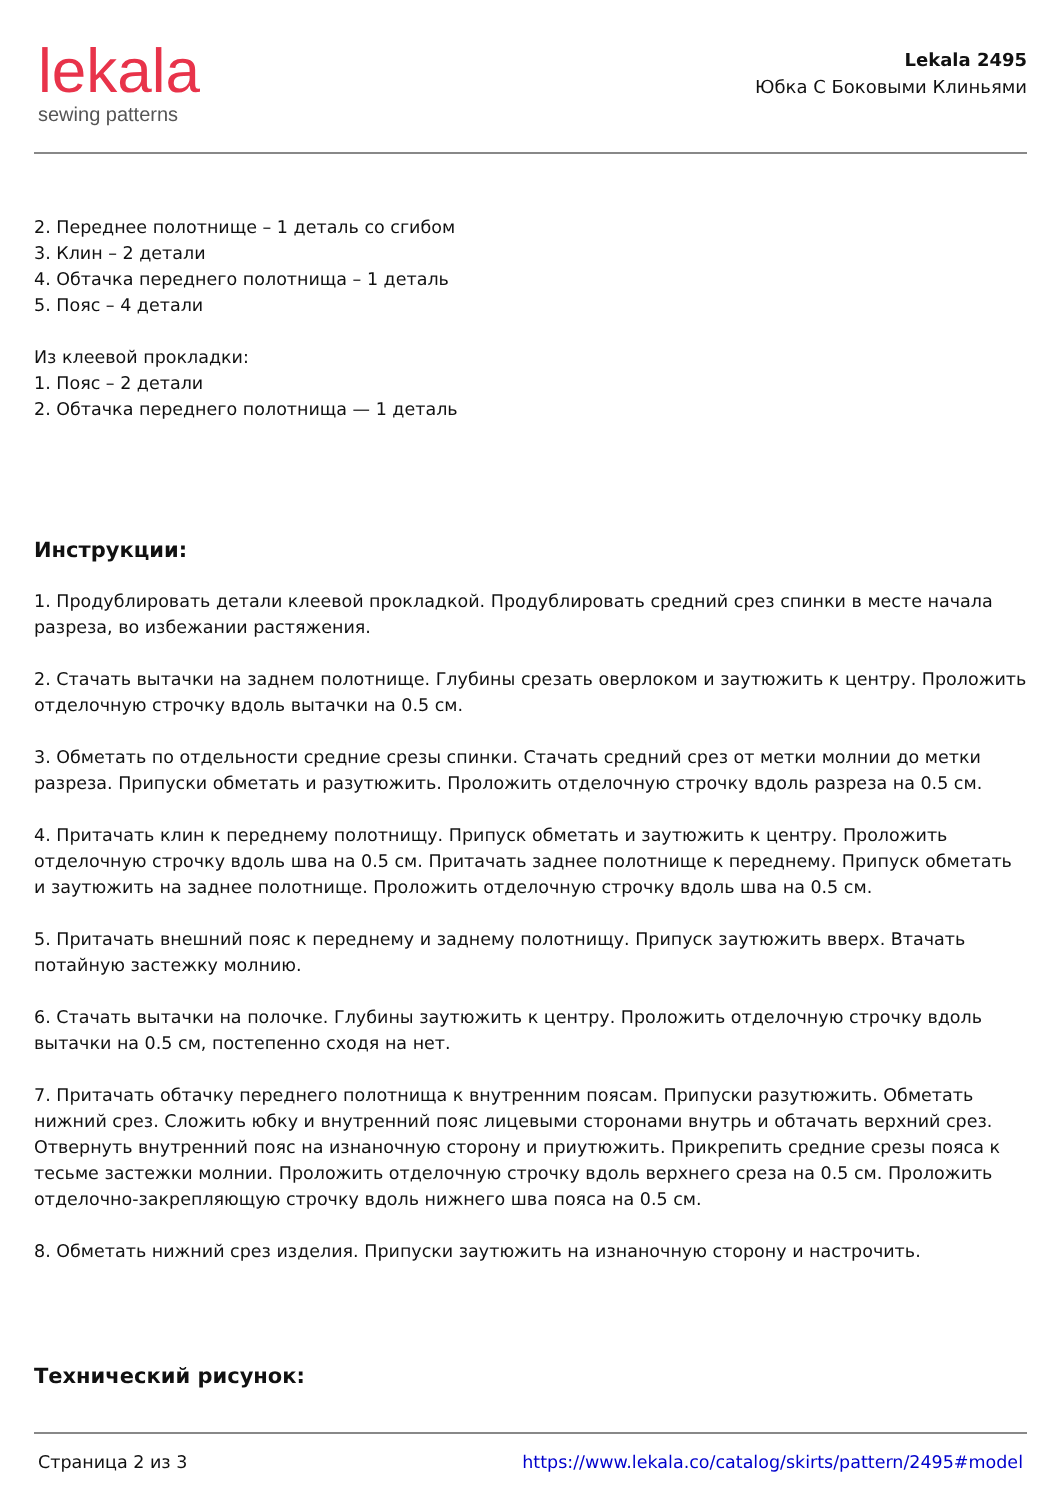lekala
sewing patterns
Lekala 2495
Юбка С Боковыми Клиньями
2. Переднее полотнище – 1 деталь со сгибом
3. Клин – 2 детали
4. Обтачка переднего полотнища – 1 деталь
5. Пояс – 4 детали
Из клеевой прокладки:
1. Пояс – 2 детали
2. Обтачка переднего полотнища — 1 деталь
Инструкции:
1. Продублировать детали клеевой прокладкой. Продублировать средний срез спинки в месте начала разреза, во избежании растяжения.
2. Стачать вытачки на заднем полотнище. Глубины срезать оверлоком и заутюжить к центру. Проложить отделочную строчку вдоль вытачки на 0.5 см.
3. Обметать по отдельности средние срезы спинки. Стачать средний срез от метки молнии до метки разреза. Припуски обметать и разутюжить. Проложить отделочную строчку вдоль разреза на 0.5 см.
4. Притачать клин к переднему полотнищу. Припуск обметать и заутюжить к центру. Проложить отделочную строчку вдоль шва на 0.5 см. Притачать заднее полотнище к переднему. Припуск обметать и заутюжить на заднее полотнище. Проложить отделочную строчку вдоль шва на 0.5 см.
5. Притачать внешний пояс к переднему и заднему полотнищу. Припуск заутюжить вверх. Втачать потайную застежку молнию.
6. Стачать вытачки на полочке. Глубины заутюжить к центру. Проложить отделочную строчку вдоль вытачки на 0.5 см, постепенно сходя на нет.
7. Притачать обтачку переднего полотнища к внутренним поясам. Припуски разутюжить. Обметать нижний срез. Сложить юбку и внутренний пояс лицевыми сторонами внутрь и обтачать верхний срез. Отвернуть внутренний пояс на изнаночную сторону и приутюжить. Прикрепить средние срезы пояса к тесьме застежки молнии. Проложить отделочную строчку вдоль верхнего среза на 0.5 см. Проложить отделочно-закрепляющую строчку вдоль нижнего шва пояса на 0.5 см.
8. Обметать нижний срез изделия. Припуски заутюжить на изнаночную сторону и настрочить.
Технический рисунок:
Страница 2 из 3 https://www.lekala.co/catalog/skirts/pattern/2495#model